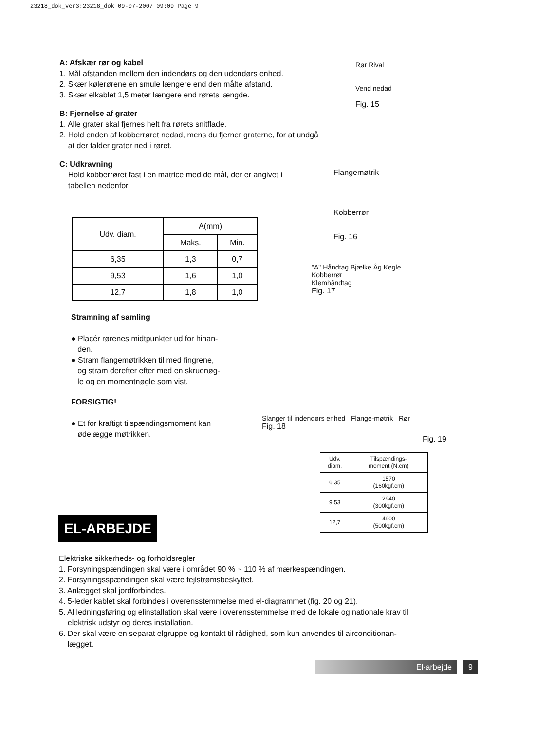23218_dok_ver3:23218_dok 09-07-2007 09:09 Page 9
A: Afskær rør og kabel
1. Mål afstanden mellem den indendørs og den udendørs enhed.
2. Skær kølerørene en smule længere end den målte afstand.
3. Skær elkablet 1,5 meter længere end rørets længde.
B: Fjernelse af grater
1. Alle grater skal fjernes helt fra rørets snitflade.
2. Hold enden af kobberrøret nedad, mens du fjerner graterne, for at undgå
at der falder grater ned i røret.
C: Udkravning
Hold kobberrøret fast i en matrice med de mål, der er angivet i
tabellen nedenfor.
Rør Rival
Vend nedad
Fig. 15
Flangemøtrik
Kobberrør
Fig. 16
| Udv. diam. | A(mm) | |
| | Maks. | Min. |
| 6,35 | 1,3 | 0,7 |
| 9,53 | 1,6 | 1,0 |
| 12,7 | 1,8 | 1,0 |
"A" Håndtag Bjælke Åg Kegle
Kobberrør
Klemhåndtag
Fig. 17
Stramning af samling
● Placér rørenes midtpunkter ud for hinan-
den.
● Stram flangemøtrikken til med fingrene,
og stram derefter efter med en skruenøg-
le og en momentnøgle som vist.
FORSIGTIG!
● Et for kraftigt tilspændingsmoment kan
ødelægge møtrikken.
Slanger til indendørs enhed Flange-møtrik Rør
Fig. 18
Fig. 19
| Udv. diam. | Tilspændings- moment (N.cm) |
| 6,35 | 1570 (160kgf.cm) |
| 9,53 | 2940 (300kgf.cm) |
| 12,7 | 4900 (500kgf.cm) |
EL-ARBEJDE
Elektriske sikkerheds- og forholdsregler
1. Forsyningspændingen skal være i området 90 % ~ 110 % af mærkespændingen.
2. Forsyningsspændingen skal være fejlstrømsbeskyttet.
3. Anlægget skal jordforbindes.
4. 5-leder kablet skal forbindes i overensstemmelse med el-diagrammet (fig. 20 og 21).
5. Al ledningsføring og elinstallation skal være i overensstemmelse med de lokale og nationale krav til
elektrisk udstyr og deres installation.
6. Der skal være en separat elgruppe og kontakt til rådighed, som kun anvendes til airconditionan-
lægget.
El-arbejde 9